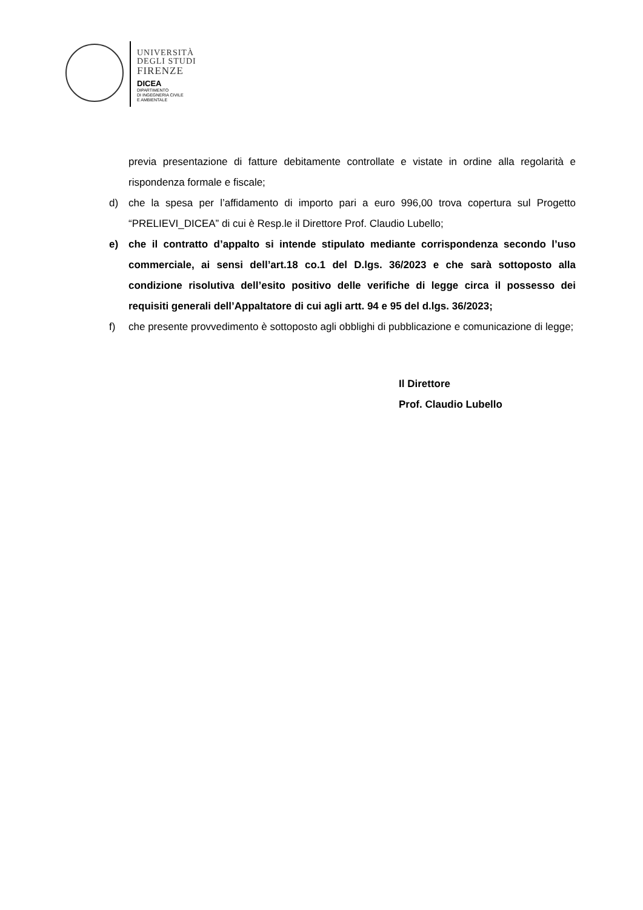UNIVERSITÀ
DEGLI STUDI
FIRENZE
DICEA
DIPARTIMENTO
DI INGEGNERIA CIVILE
E AMBIENTALE
previa presentazione di fatture debitamente controllate e vistate in ordine alla regolarità e rispondenza formale e fiscale;
d) che la spesa per l’affidamento di importo pari a euro 996,00 trova copertura sul Progetto “PRELIEVI_DICEA” di cui è Resp.le il Direttore Prof. Claudio Lubello;
e) che il contratto d’appalto si intende stipulato mediante corrispondenza secondo l’uso commerciale, ai sensi dell’art.18 co.1 del D.lgs. 36/2023 e che sarà sottoposto alla condizione risolutiva dell’esito positivo delle verifiche di legge circa il possesso dei requisiti generali dell’Appaltatore di cui agli artt. 94 e 95 del d.lgs. 36/2023;
f) che presente provvedimento è sottoposto agli obblighi di pubblicazione e comunicazione di legge;
Il Direttore
Prof. Claudio Lubello